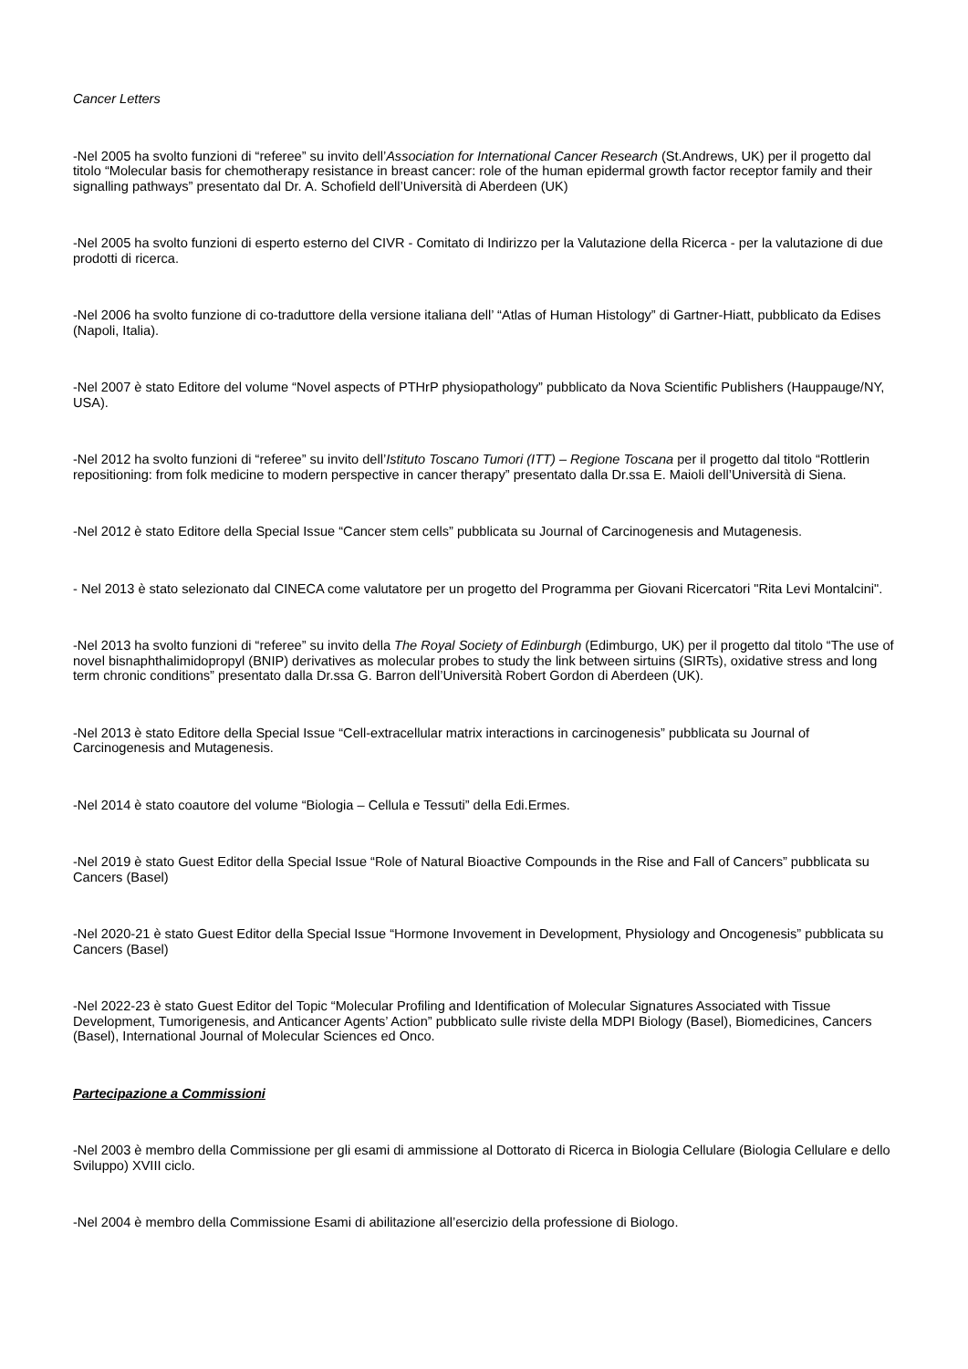Cancer Letters
-Nel 2005 ha svolto funzioni di “referee” su invito dell’Association for International Cancer Research (St.Andrews, UK) per il progetto dal titolo “Molecular basis for chemotherapy resistance in breast cancer: role of the human epidermal growth factor receptor family and their signalling pathways” presentato dal Dr. A. Schofield dell’Università di Aberdeen (UK)
-Nel 2005 ha svolto funzioni di esperto esterno del CIVR - Comitato di Indirizzo per la Valutazione della Ricerca - per la valutazione di due prodotti di ricerca.
-Nel 2006 ha svolto funzione di co-traduttore della versione italiana dell’ “Atlas of Human Histology” di Gartner-Hiatt, pubblicato da Edises (Napoli, Italia).
-Nel 2007 è stato Editore del volume “Novel aspects of PTHrP physiopathology” pubblicato da Nova Scientific Publishers (Hauppauge/NY, USA).
-Nel 2012 ha svolto funzioni di “referee” su invito dell’Istituto Toscano Tumori (ITT) – Regione Toscana per il progetto dal titolo “Rottlerin repositioning: from folk medicine to modern perspective in cancer therapy” presentato dalla Dr.ssa E. Maioli dell’Università di Siena.
-Nel 2012 è stato Editore della Special Issue “Cancer stem cells” pubblicata su Journal of Carcinogenesis and Mutagenesis.
- Nel 2013 è stato selezionato dal CINECA come valutatore per un progetto del Programma per Giovani Ricercatori "Rita Levi Montalcini".
-Nel 2013 ha svolto funzioni di “referee” su invito della The Royal Society of Edinburgh (Edimburgo, UK) per il progetto dal titolo “The use of novel bisnaphthalimidopropyl (BNIP) derivatives as molecular probes to study the link between sirtuins (SIRTs), oxidative stress and long term chronic conditions” presentato dalla Dr.ssa G. Barron dell’Università Robert Gordon di Aberdeen (UK).
-Nel 2013 è stato Editore della Special Issue “Cell-extracellular matrix interactions in carcinogenesis” pubblicata su Journal of Carcinogenesis and Mutagenesis.
-Nel 2014 è stato coautore del volume “Biologia – Cellula e Tessuti” della Edi.Ermes.
-Nel 2019 è stato Guest Editor della Special Issue “Role of Natural Bioactive Compounds in the Rise and Fall of Cancers” pubblicata su Cancers (Basel)
-Nel 2020-21 è stato Guest Editor della Special Issue “Hormone Invovement in Development, Physiology and Oncogenesis” pubblicata su Cancers (Basel)
-Nel 2022-23 è stato Guest Editor del Topic “Molecular Profiling and Identification of Molecular Signatures Associated with Tissue Development, Tumorigenesis, and Anticancer Agents’ Action” pubblicato sulle riviste della MDPI Biology (Basel), Biomedicines, Cancers (Basel), International Journal of Molecular Sciences ed Onco.
Partecipazione a Commissioni
-Nel 2003 è membro della Commissione per gli esami di ammissione al Dottorato di Ricerca in Biologia Cellulare (Biologia Cellulare e dello Sviluppo) XVIII ciclo.
-Nel 2004 è membro della Commissione Esami di abilitazione all’esercizio della professione di Biologo.